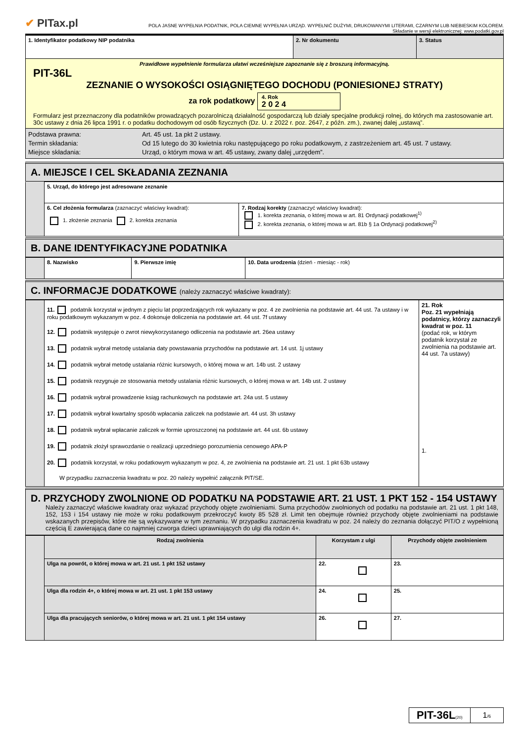✔ PITax.pl
POLA JASNE WYPEŁNIA PODATNIK, POLA CIEMNE WYPEŁNIA URZĄD. WYPEŁNIĆ DUŻYMI, DRUKOWANYMI LITERAMI, CZARNYM LUB NIEBIESKIM KOLOREM.
Składanie w wersji elektronicznej: www.podatki.gov.pl
| 1. Identyfikator podatkowy NIP podatnika | 2. Nr dokumentu | 3. Status |
| Prawidłowe wypełnienie formularza ułatwi wcześniejsze zapoznanie się z broszurą informacyjną. PIT-36L ZEZNANIE O WYSOKOŚCI OSIĄGNIĘTEGO DOCHODU (PONIESIONEJ STRATY) za rok podatkowy 4. Rok 2 0 2 4 Formularz jest przeznaczony dla podatników prowadzących pozarolniczą działalność gospodarczą lub działy specjalne produkcji rolnej, do których ma zastosowanie art. 30c ustawy z dnia 26 lipca 1991 r. o podatku dochodowym od osób fizycznych (Dz. U. z 2022 r. poz. 2647, z późn. zm.), zwanej dalej „ustawą”. | | |
| Podstawa prawna: Termin składania: Miejsce składania: Art. 45 ust. 1a pkt 2 ustawy. Od 15 lutego do 30 kwietnia roku następującego po roku podatkowym, z zastrzeżeniem art. 45 ust. 7 ustawy. Urząd, o którym mowa w art. 45 ustawy, zwany dalej „urzędem”. | | |
A. MIEJSCE I CEL SKŁADANIA ZEZNANIA
| | 5. Urząd, do którego jest adresowane zeznanie | |
| | 6. Cel złożenia formularza (zaznaczyć właściwy kwadrat): 1. złożenie zeznania 2. korekta zeznania | 7. Rodzaj korekty (zaznaczyć właściwy kwadrat): 1. korekta zeznania, o której mowa w art. 81 Ordynacji podatkowej<sup>1)</sup> 2. korekta zeznania, o której mowa w art. 81b § 1a Ordynacji podatkowej<sup>2)</sup> |
B. DANE IDENTYFIKACYJNE PODATNIKA
| | 8. Nazwisko | 9. Pierwsze imię | 10. Data urodzenia (dzień - miesiąc - rok) |
C. INFORMACJE DODATKOWE (należy zaznaczyć właściwe kwadraty):
| | 11. podatnik korzystał w jednym z pięciu lat poprzedzających rok wykazany w poz. 4 ze zwolnienia na podstawie art. 44 ust. 7a ustawy i w roku podatkowym wykazanym w poz. 4 dokonuje doliczenia na podstawie art. 44 ust. 7f ustawy 12. podatnik występuje o zwrot niewykorzystanego odliczenia na podstawie art. 26ea ustawy 13. podatnik wybrał metodę ustalania daty powstawania przychodów na podstawie art. 14 ust. 1j ustawy 14. podatnik wybrał metodę ustalania różnic kursowych, o której mowa w art. 14b ust. 2 ustawy 15. podatnik rezygnuje ze stosowania metody ustalania różnic kursowych, o której mowa w art. 14b ust. 2 ustawy 16. podatnik wybrał prowadzenie ksiąg rachunkowych na podstawie art. 24a ust. 5 ustawy 17. podatnik wybrał kwartalny sposób wpłacania zaliczek na podstawie art. 44 ust. 3h ustawy 18. podatnik wybrał wpłacanie zaliczek w formie uproszczonej na podstawie art. 44 ust. 6b ustawy 19. podatnik złożył sprawozdanie o realizacji uprzedniego porozumienia cenowego APA-P 20. podatnik korzystał, w roku podatkowym wykazanym w poz. 4, ze zwolnienia na podstawie art. 21 ust. 1 pkt 63b ustawy W przypadku zaznaczenia kwadratu w poz. 20 należy wypełnić załącznik PIT/SE. | 21. Rok Poz. 21 wypełniają podatnicy, którzy zaznaczyli kwadrat w poz. 11 (podać rok, w którym podatnik korzystał ze zwolnienia na podstawie art. 44 ust. 7a ustawy) 1. |
D. PRZYCHODY ZWOLNIONE OD PODATKU NA PODSTAWIE ART. 21 UST. 1 PKT 152 - 154 USTAWY
Należy zaznaczyć właściwe kwadraty oraz wykazać przychody objęte zwolnieniami. Suma przychodów zwolnionych od podatku na podstawie art. 21 ust. 1 pkt 148, 152, 153 i 154 ustawy nie może w roku podatkowym przekroczyć kwoty 85 528 zł. Limit ten obejmuje również przychody objęte zwolnieniami na podstawie wskazanych przepisów, które nie są wykazywane w tym zeznaniu. W przypadku zaznaczenia kwadratu w poz. 24 należy do zeznania dołączyć PIT/O z wypełnioną częścią E zawierającą dane co najmniej czworga dzieci uprawniających do ulgi dla rodzin 4+.
| | Rodzaj zwolnienia | Korzystam z ulgi | Przychody objęte zwolnieniem |
| | Ulga na powrót, o której mowa w art. 21 ust. 1 pkt 152 ustawy | 22. | 23. |
| | Ulga dla rodzin 4+, o której mowa w art. 21 ust. 1 pkt 153 ustawy | 24. | 25. |
| | Ulga dla pracujących seniorów, o której mowa w art. 21 ust. 1 pkt 154 ustawy | 26. | 27. |
PIT-36L(20)
1/6